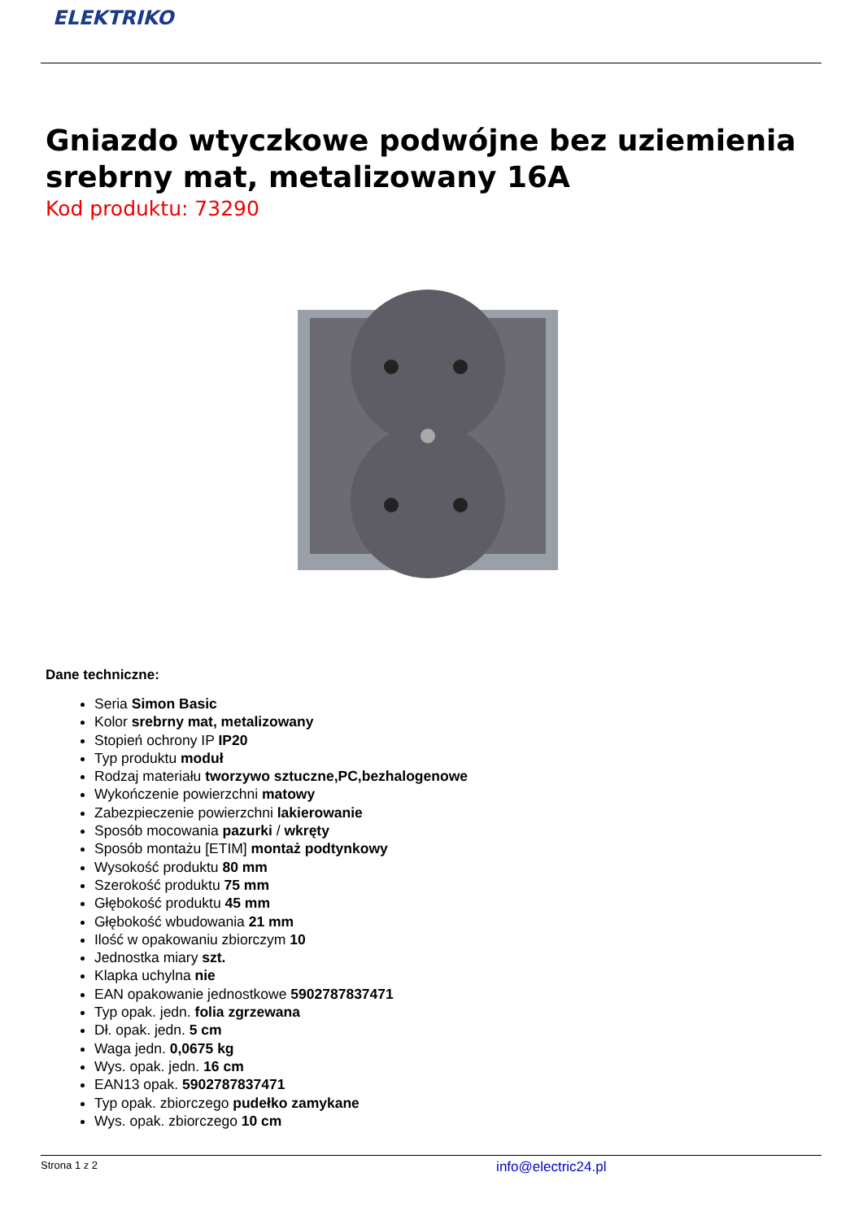ELEKTRIKO
Gniazdo wtyczkowe podwójne bez uziemienia srebrny mat, metalizowany 16A
Kod produktu: 73290
Dane techniczne:
Seria Simon Basic
Kolor srebrny mat, metalizowany
Stopień ochrony IP IP20
Typ produktu moduł
Rodzaj materiału tworzywo sztuczne,PC,bezhalogenowe
Wykończenie powierzchni matowy
Zabezpieczenie powierzchni lakierowanie
Sposób mocowania pazurki / wkręty
Sposób montażu [ETIM] montaż podtynkowy
Wysokość produktu 80 mm
Szerokość produktu 75 mm
Głębokość produktu 45 mm
Głębokość wbudowania 21 mm
Ilość w opakowaniu zbiorczym 10
Jednostka miary szt.
Klapka uchylna nie
EAN opakowanie jednostkowe 5902787837471
Typ opak. jedn. folia zgrzewana
Dł. opak. jedn. 5 cm
Waga jedn. 0,0675 kg
Wys. opak. jedn. 16 cm
EAN13 opak. 5902787837471
Typ opak. zbiorczego pudełko zamykane
Wys. opak. zbiorczego 10 cm
Strona 1 z 2 info@electric24.pl